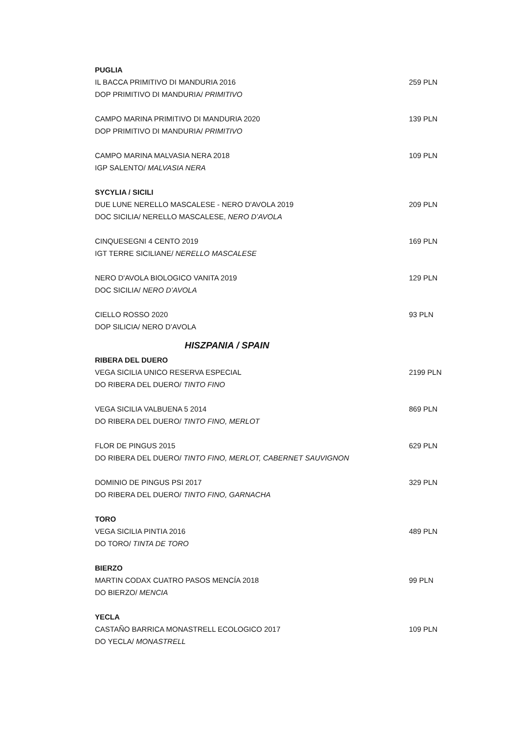PUGLIA
IL BACCA PRIMITIVO DI MANDURIA 2016 259 PLN
DOP PRIMITIVO DI MANDURIA/ PRIMITIVO
CAMPO MARINA PRIMITIVO DI MANDURIA 2020 139 PLN
DOP PRIMITIVO DI MANDURIA/ PRIMITIVO
CAMPO MARINA MALVASIA NERA 2018 109 PLN
IGP SALENTO/ MALVASIA NERA
SYCYLIA / SICILI
DUE LUNE NERELLO MASCALESE - NERO D'AVOLA 2019 209 PLN
DOC SICILIA/ NERELLO MASCALESE, NERO D’AVOLA
CINQUESEGNI 4 CENTO 2019 169 PLN
IGT TERRE SICILIANE/ NERELLO MASCALESE
NERO D'AVOLA BIOLOGICO VANITA 2019 129 PLN
DOC SICILIA/ NERO D’AVOLA
CIELLO ROSSO 2020 93 PLN
DOP SILICIA/ NERO D’AVOLA
HISZPANIA / SPAIN
RIBERA DEL DUERO
VEGA SICILIA UNICO RESERVA ESPECIAL 2199 PLN
DO RIBERA DEL DUERO/ TINTO FINO
VEGA SICILIA VALBUENA 5 2014 869 PLN
DO RIBERA DEL DUERO/ TINTO FINO, MERLOT
FLOR DE PINGUS 2015 629 PLN
DO RIBERA DEL DUERO/ TINTO FINO, MERLOT, CABERNET SAUVIGNON
DOMINIO DE PINGUS PSI 2017 329 PLN
DO RIBERA DEL DUERO/ TINTO FINO, GARNACHA
TORO
VEGA SICILIA PINTIA 2016 489 PLN
DO TORO/ TINTA DE TORO
BIERZO
MARTIN CODAX CUATRO PASOS MENCÍA 2018 99 PLN
DO BIERZO/ MENCIA
YECLA
CASTAÑO BARRICA MONASTRELL ECOLOGICO 2017 109 PLN
DO YECLA/ MONASTRELL